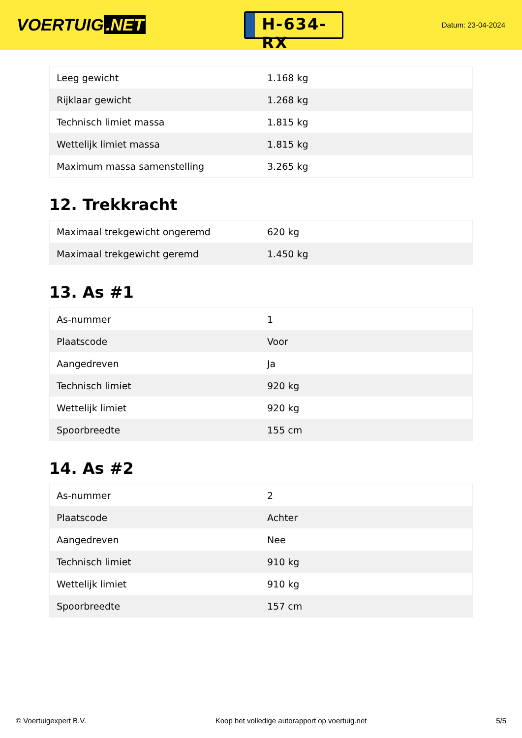VOERTUIG.NET
H-634-RX
Datum: 23-04-2024
| Leeg gewicht | 1.168 kg |
| Rijklaar gewicht | 1.268 kg |
| Technisch limiet massa | 1.815 kg |
| Wettelijk limiet massa | 1.815 kg |
| Maximum massa samenstelling | 3.265 kg |
12. Trekkracht
| Maximaal trekgewicht ongeremd | 620 kg |
| Maximaal trekgewicht geremd | 1.450 kg |
13. As #1
| As-nummer | 1 |
| Plaatscode | Voor |
| Aangedreven | Ja |
| Technisch limiet | 920 kg |
| Wettelijk limiet | 920 kg |
| Spoorbreedte | 155 cm |
14. As #2
| As-nummer | 2 |
| Plaatscode | Achter |
| Aangedreven | Nee |
| Technisch limiet | 910 kg |
| Wettelijk limiet | 910 kg |
| Spoorbreedte | 157 cm |
© Voertuigexpert B.V. Koop het volledige autorapport op voertuig.net 5/5